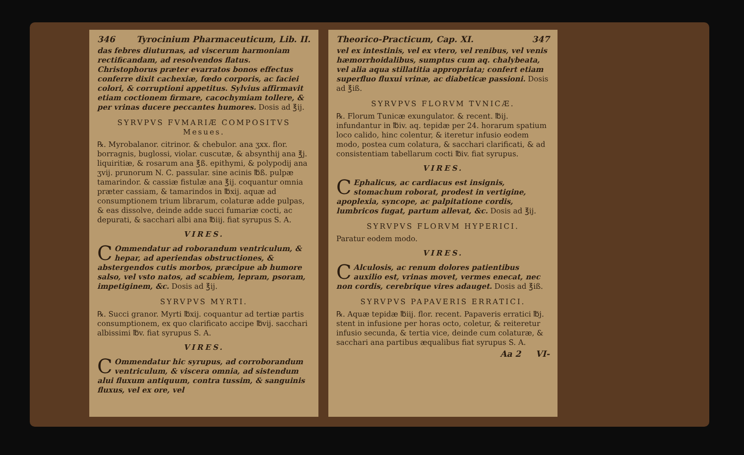346 Tyrocinium Pharmaceuticum, Lib. II.
das febres diuturnas, ad viscerum harmoniam rectificandam, ad resolvendos flatus. Christophorus prӕter evarratos bonos effectus conferre dixit cachexiӕ, fœdo corporis, ac faciei colori, & corruptioni appetitus. Sylvius affirmavit etiam coctionem firmare, cacochymiam tollere, & per vrinas ducere peccantes humores. Dosis ad ℥ij.
SYRVPVS FVMARIÆ COMPOSITVS
Mesues.
℞. Myrobalanor. citrinor. & chebulor. ana ʒxx. flor. borragnis, buglossi, violar. cuscutӕ, & absynthij ana ℥j. liquiritiӕ, & rosarum ana ℥ß. epithymi, & polypodij ana ʒvij. prunorum N. C. passular. sine acinis ℔ß. pulpӕ tamarindor. & cassiӕ fistulӕ ana ℥ij. coquantur omnia prӕter cassiam, & tamarindos in ℔xij. aquӕ ad consumptionem trium librarum, colaturӕ adde pulpas, & eas dissolve, deinde adde succi fumariӕ cocti, ac depurati, & sacchari albi ana ℔iij. fiat syrupus S. A.
VIRES.
COmmendatur ad roborandum ventriculum, & hepar, ad aperiendas obstructiones, & abstergendos cutis morbos, prӕcipue ab humore salso, vel vsto natos, ad scabiem, lepram, psoram, impetiginem, &c. Dosis ad ℥ij.
SYRVPVS MYRTI.
℞. Succi granor. Myrti ℔xij. coquantur ad tertiӕ partis consumptionem, ex quo clarificato accipe ℔vij. sacchari albissimi ℔v. fiat syrupus S. A.
VIRES.
COmmendatur hic syrupus, ad corroborandum ventriculum, & viscera omnia, ad sistendum alui fluxum antiquum, contra tussim, & sanguinis fluxus, vel ex ore, vel
Theorico-Practicum, Cap. XI. 347
vel ex intestinis, vel ex vtero, vel renibus, vel venis hӕmorrhoidalibus, sumptus cum aq. chalybeata, vel alia aqua stillatitia appropriata; confert etiam superfluo fluxui vrinӕ, ac diabeticӕ passioni. Dosis ad ℥iß.
SYRVPVS FLORVM TVNICÆ.
℞. Florum Tunicӕ exungulator. & recent. ℔ij. infundantur in ℔iv. aq. tepidӕ per 24. horarum spatium loco calido, hinc colentur, & iteretur infusio eodem modo, postea cum colatura, & sacchari clarificati, & ad consistentiam tabellarum cocti ℔iv. fiat syrupus.
VIRES.
CEphalicus, ac cardiacus est insignis, stomachum roborat, prodest in vertigine, apoplexia, syncope, ac palpitatione cordis, lumbricos fugat, partum allevat, &c. Dosis ad ℥ij.
SYRVPVS FLORVM HYPERICI.
Paratur eodem modo.
VIRES.
CAlculosis, ac renum dolores patientibus auxilio est, vrinas movet, vermes enecat, nec non cordis, cerebrique vires adauget. Dosis ad ℥iß.
SYRVPVS PAPAVERIS ERRATICI.
℞. Aquӕ tepidӕ ℔iij. flor. recent. Papaveris erratici ℔j. stent in infusione per horas octo, coletur, & reiteretur infusio secunda, & tertia vice, deinde cum colaturӕ, & sacchari ana partibus ӕqualibus fiat syrupus S. A.
Aa 2 VI-